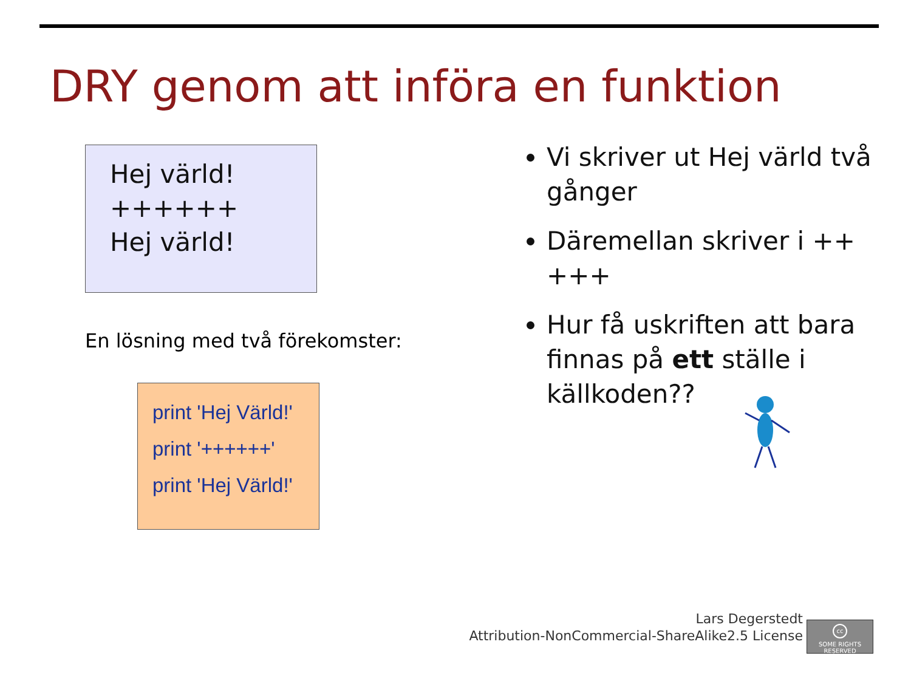DRY genom att införa en funktion
Hej värld!
++++++
Hej värld!
En lösning med två förekomster:
print 'Hej Värld!'
print '++++++'
print 'Hej Värld!'
Vi skriver ut Hej värld två gånger
Däremellan skriver i ++ +++
Hur få uskriften att bara finnas på ett ställe i källkoden??
Lars Degerstedt
Attribution-NonCommercial-ShareAlike2.5 License
cc
SOME RIGHTS RESERVED